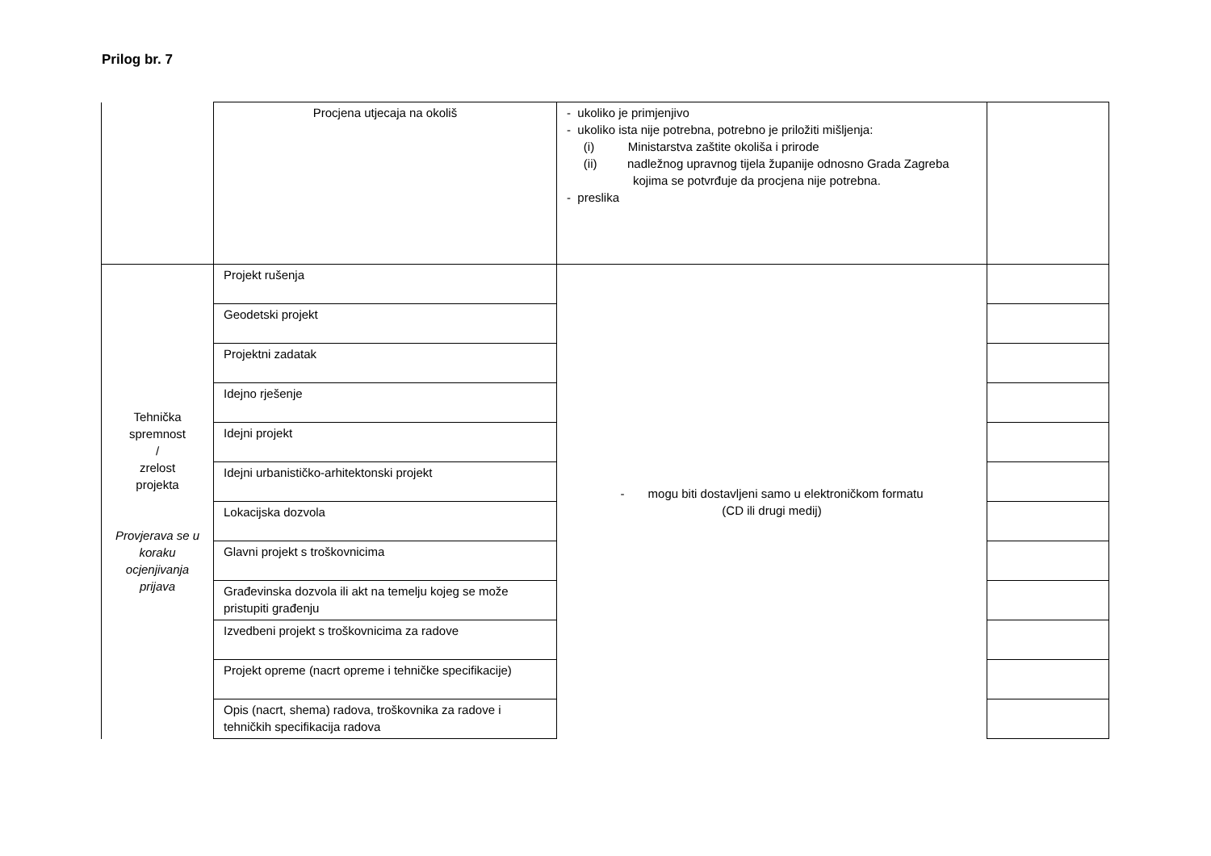Prilog br. 7
| | Procjena utjecaja na okoliš | - ukoliko je primjenjivo - ukoliko ista nije potrebna, potrebno je priložiti mišljenja: (i) Ministarstva zaštite okoliša i prirode (ii) nadležnog upravnog tijela županije odnosno Grada Zagreba kojima se potvrđuje da procjena nije potrebna. - preslika | |
| Tehnička spremnost / zrelost projekta Provjerava se u koraku ocjenjivanja prijava | Projekt rušenja | - mogu biti dostavljeni samo u elektroničkom formatu (CD ili drugi medij) | |
| | Geodetski projekt | | |
| | Projektni zadatak | | |
| | Idejno rješenje | | |
| | Idejni projekt | | |
| | Idejni urbanističko-arhitektonski projekt | | |
| | Lokacijska dozvola | | |
| | Glavni projekt s troškovnicima | | |
| | Građevinska dozvola ili akt na temelju kojeg se može pristupiti građenju | | |
| | Izvedbeni projekt s troškovnicima za radove | | |
| | Projekt opreme (nacrt opreme i tehničke specifikacije) | | |
| | Opis (nacrt, shema) radova, troškovnika za radove i tehničkih specifikacija radova | | |